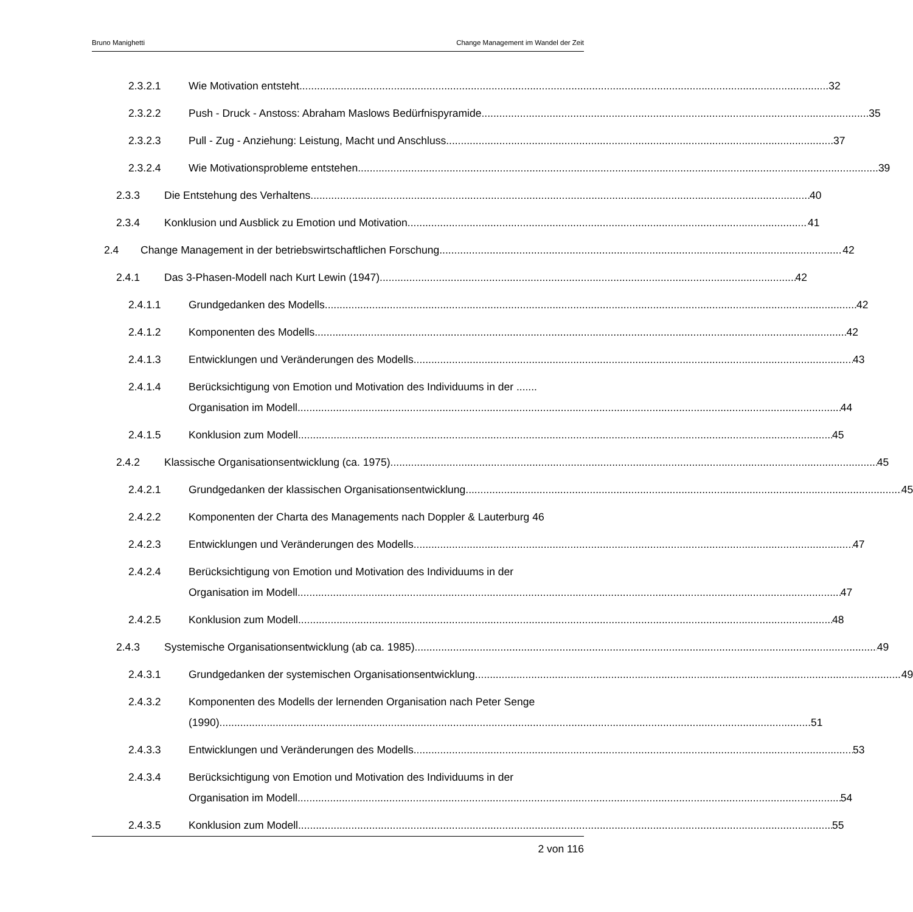Bruno Manighetti Change Management im Wandel der Zeit
2.3.2.1 Wie Motivation entsteht 32
2.3.2.2 Push - Druck - Anstoss: Abraham Maslows Bedürfnispyramide 35
2.3.2.3 Pull - Zug - Anziehung: Leistung, Macht und Anschluss 37
2.3.2.4 Wie Motivationsprobleme entstehen 39
2.3.3 Die Entstehung des Verhaltens 40
2.3.4 Konklusion und Ausblick zu Emotion und Motivation 41
2.4 Change Management in der betriebswirtschaftlichen Forschung 42
2.4.1 Das 3-Phasen-Modell nach Kurt Lewin (1947) 42
2.4.1.1 Grundgedanken des Modells 42
2.4.1.2 Komponenten des Modells 42
2.4.1.3 Entwicklungen und Veränderungen des Modells 43
2.4.1.4 Berücksichtigung von Emotion und Motivation des Individuums in der .......
Organisation im Modell 44
2.4.1.5 Konklusion zum Modell 45
2.4.2 Klassische Organisationsentwicklung (ca. 1975) 45
2.4.2.1 Grundgedanken der klassischen Organisationsentwicklung 45
2.4.2.2 Komponenten der Charta des Managements nach Doppler & Lauterburg 46
2.4.2.3 Entwicklungen und Veränderungen des Modells 47
2.4.2.4 Berücksichtigung von Emotion und Motivation des Individuums in der
Organisation im Modell 47
2.4.2.5 Konklusion zum Modell 48
2.4.3 Systemische Organisationsentwicklung (ab ca. 1985) 49
2.4.3.1 Grundgedanken der systemischen Organisationsentwicklung 49
2.4.3.2 Komponenten des Modells der lernenden Organisation nach Peter Senge
(1990) 51
2.4.3.3 Entwicklungen und Veränderungen des Modells 53
2.4.3.4 Berücksichtigung von Emotion und Motivation des Individuums in der
Organisation im Modell 54
2.4.3.5 Konklusion zum Modell 55
2 von 116